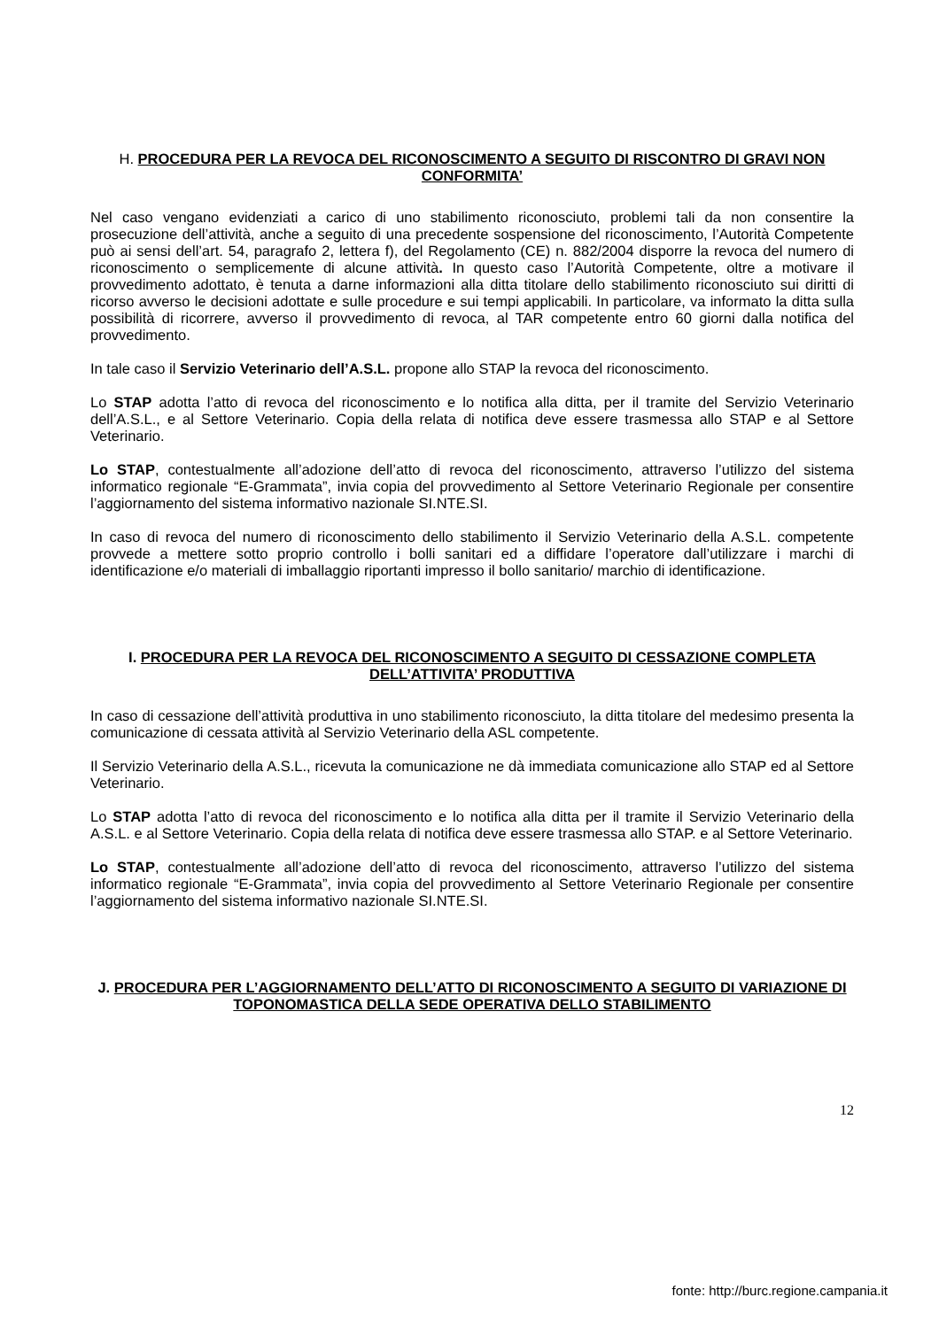H. PROCEDURA PER LA REVOCA DEL RICONOSCIMENTO A SEGUITO DI RISCONTRO DI GRAVI NON CONFORMITA’
Nel caso vengano evidenziati a carico di uno stabilimento riconosciuto, problemi tali da non consentire la prosecuzione dell’attività, anche a seguito di una precedente sospensione del riconoscimento, l’Autorità Competente può ai sensi dell’art. 54, paragrafo 2, lettera f), del Regolamento (CE) n. 882/2004 disporre la revoca del numero di riconoscimento o semplicemente di alcune attività. In questo caso l’Autorità Competente, oltre a motivare il provvedimento adottato, è tenuta a darne informazioni alla ditta titolare dello stabilimento riconosciuto sui diritti di ricorso avverso le decisioni adottate e sulle procedure e sui tempi applicabili. In particolare, va informato la ditta sulla possibilità di ricorrere, avverso il provvedimento di revoca, al TAR competente entro 60 giorni dalla notifica del provvedimento.
In tale caso il Servizio Veterinario dell’A.S.L. propone allo STAP la revoca del riconoscimento.
Lo STAP adotta l’atto di revoca del riconoscimento e lo notifica alla ditta, per il tramite del Servizio Veterinario dell’A.S.L., e al Settore Veterinario. Copia della relata di notifica deve essere trasmessa allo STAP e al Settore Veterinario.
Lo STAP, contestualmente all’adozione dell’atto di revoca del riconoscimento, attraverso l’utilizzo del sistema informatico regionale “E-Grammata”, invia copia del provvedimento al Settore Veterinario Regionale per consentire l’aggiornamento del sistema informativo nazionale SI.NTE.SI.
In caso di revoca del numero di riconoscimento dello stabilimento il Servizio Veterinario della A.S.L. competente provvede a mettere sotto proprio controllo i bolli sanitari ed a diffidare l’operatore dall’utilizzare i marchi di identificazione e/o materiali di imballaggio riportanti impresso il bollo sanitario/ marchio di identificazione.
I. PROCEDURA PER LA REVOCA DEL RICONOSCIMENTO A SEGUITO DI CESSAZIONE COMPLETA DELL’ATTIVITA’ PRODUTTIVA
In caso di cessazione dell’attività produttiva in uno stabilimento riconosciuto, la ditta titolare del medesimo presenta la comunicazione di cessata attività al Servizio Veterinario della ASL competente.
Il Servizio Veterinario della A.S.L., ricevuta la comunicazione ne dà immediata comunicazione allo STAP ed al Settore Veterinario.
Lo STAP adotta l’atto di revoca del riconoscimento e lo notifica alla ditta per il tramite il Servizio Veterinario della A.S.L. e al Settore Veterinario. Copia della relata di notifica deve essere trasmessa allo STAP. e al Settore Veterinario.
Lo STAP, contestualmente all’adozione dell’atto di revoca del riconoscimento, attraverso l’utilizzo del sistema informatico regionale “E-Grammata”, invia copia del provvedimento al Settore Veterinario Regionale per consentire l’aggiornamento del sistema informativo nazionale SI.NTE.SI.
J. PROCEDURA PER L’AGGIORNAMENTO DELL’ATTO DI RICONOSCIMENTO A SEGUITO DI VARIAZIONE DI TOPONOMASTICA DELLA SEDE OPERATIVA DELLO STABILIMENTO
12
fonte: http://burc.regione.campania.it